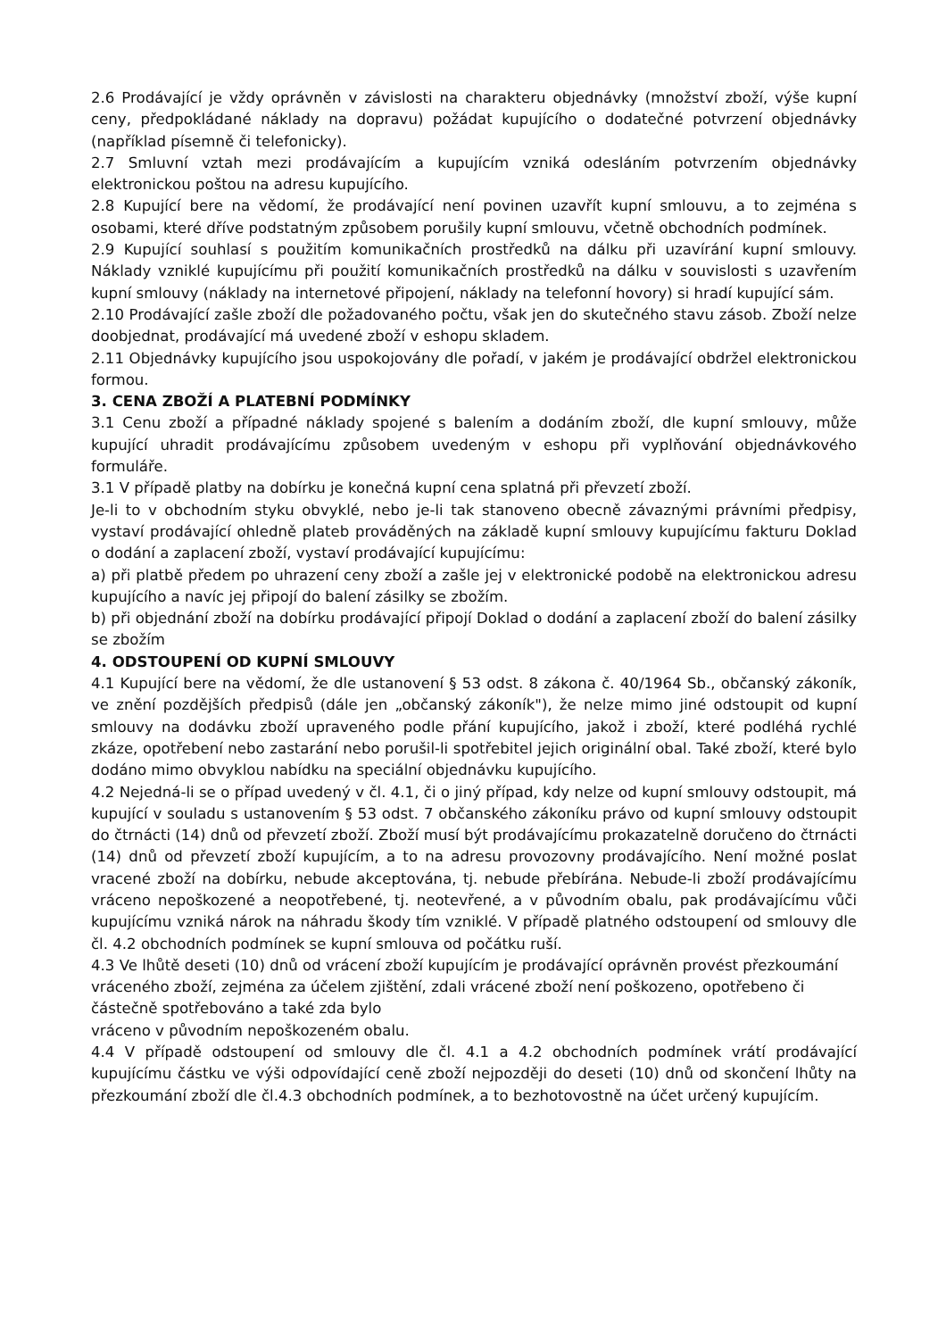2.6 Prodávající je vždy oprávněn v závislosti na charakteru objednávky (množství zboží, výše kupní ceny, předpokládané náklady na dopravu) požádat kupujícího o dodatečné potvrzení objednávky (například písemně či telefonicky).
2.7 Smluvní vztah mezi prodávajícím a kupujícím vzniká odesláním potvrzením objednávky elektronickou poštou na adresu kupujícího.
2.8 Kupující bere na vědomí, že prodávající není povinen uzavřít kupní smlouvu, a to zejména s osobami, které dříve podstatným způsobem porušily kupní smlouvu, včetně obchodních podmínek.
2.9 Kupující souhlasí s použitím komunikačních prostředků na dálku při uzavírání kupní smlouvy. Náklady vzniklé kupujícímu při použití komunikačních prostředků na dálku v souvislosti s uzavřením kupní smlouvy (náklady na internetové připojení, náklady na telefonní hovory) si hradí kupující sám.
2.10 Prodávající zašle zboží dle požadovaného počtu, však jen do skutečného stavu zásob. Zboží nelze doobjednat, prodávající má uvedené zboží v eshopu skladem.
2.11 Objednávky kupujícího jsou uspokojovány dle pořadí, v jakém je prodávající obdržel elektronickou formou.
3. CENA ZBOŽÍ A PLATEBNÍ PODMÍNKY
3.1 Cenu zboží a případné náklady spojené s balením a dodáním zboží, dle kupní smlouvy, může kupující uhradit prodávajícímu způsobem uvedeným v eshopu při vyplňování objednávkového formuláře.
3.1 V případě platby na dobírku je konečná kupní cena splatná při převzetí zboží.
Je-li to v obchodním styku obvyklé, nebo je-li tak stanoveno obecně závaznými právními předpisy, vystaví prodávající ohledně plateb prováděných na základě kupní smlouvy kupujícímu fakturu Doklad o dodání a zaplacení zboží, vystaví prodávající kupujícímu:
a) při platbě předem po uhrazení ceny zboží a zašle jej v elektronické podobě na elektronickou adresu kupujícího a navíc jej připojí do balení zásilky se zbožím.
b) při objednání zboží na dobírku prodávající připojí Doklad o dodání a zaplacení zboží do balení zásilky se zbožím
4. ODSTOUPENÍ OD KUPNÍ SMLOUVY
4.1 Kupující bere na vědomí, že dle ustanovení § 53 odst. 8 zákona č. 40/1964 Sb., občanský zákoník, ve znění pozdějších předpisů (dále jen „občanský zákoník"), že nelze mimo jiné odstoupit od kupní smlouvy na dodávku zboží upraveného podle přání kupujícího, jakož i zboží, které podléhá rychlé zkáze, opotřebení nebo zastarání nebo porušil-li spotřebitel jejich originální obal. Také zboží, které bylo dodáno mimo obvyklou nabídku na speciální objednávku kupujícího.
4.2 Nejedná-li se o případ uvedený v čl. 4.1, či o jiný případ, kdy nelze od kupní smlouvy odstoupit, má kupující v souladu s ustanovením § 53 odst. 7 občanského zákoníku právo od kupní smlouvy odstoupit do čtrnácti (14) dnů od převzetí zboží. Zboží musí být prodávajícímu prokazatelně doručeno do čtrnácti (14) dnů od převzetí zboží kupujícím, a to na adresu provozovny prodávajícího. Není možné poslat vracené zboží na dobírku, nebude akceptována, tj. nebude přebírána. Nebude-li zboží prodávajícímu vráceno nepoškozené a neopotřebené, tj. neotevřené, a v původním obalu, pak prodávajícímu vůči kupujícímu vzniká nárok na náhradu škody tím vzniklé. V případě platného odstoupení od smlouvy dle čl. 4.2 obchodních podmínek se kupní smlouva od počátku ruší.
4.3 Ve lhůtě deseti (10) dnů od vrácení zboží kupujícím je prodávající oprávněn provést přezkoumání vráceného zboží, zejména za účelem zjištění, zdali vrácené zboží není poškozeno, opotřebeno či částečně spotřebováno a také zda bylo
vráceno v původním nepoškozeném obalu.
4.4 V případě odstoupení od smlouvy dle čl. 4.1 a 4.2 obchodních podmínek vrátí prodávající kupujícímu částku ve výši odpovídající ceně zboží nejpozději do deseti (10) dnů od skončení lhůty na přezkoumání zboží dle čl.4.3 obchodních podmínek, a to bezhotovostně na účet určený kupujícím.